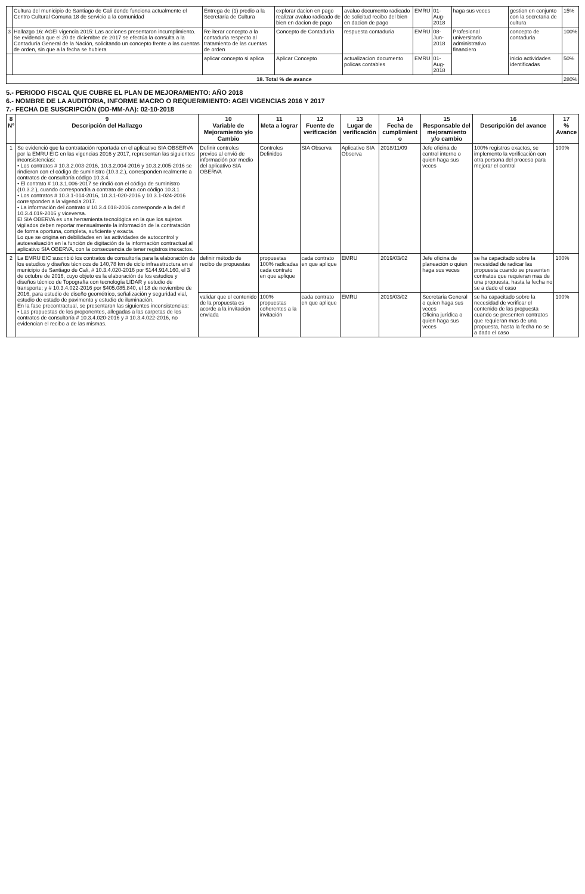| | Cultura del municipio de Santiago de Cali donde funciona actualmente el Centro Cultural Comuna 18 de servicio a la comunidad | Entrega de (1) predio a la Secretaría de Cultura | explorar dacion en pago realizar avaluo radicado de bien en dacion de pago | avaluo documento radicado de solicitud recibo del bien en dacion de pago | EMRU | 01-Aug-2018 | haga sus veces | gestion en conjunto con la secretaria de cultura | 15% |
| 3 | Hallazgo 16: AGEI vigencia 2015: Las acciones presentaron incumplimiento. Se evidencia que el 20 de diciembre de 2017 se efectúa la consulta a la Contaduría General de la Nación, solicitando un concepto frente a las cuentas de orden, sin que a la fecha se hubiera | Re iterar concepto a la contaduria respecto al tratamiento de las cuentas de orden | Concepto de Contaduria | respuesta contaduria | EMRU | 08-Jun-2018 | Profesional universitario administrativo financiero | concepto de contaduria | 100% |
| | | aplicar concepto si aplica | Aplicar Concepto | actualizacion documento policas contables | EMRU | 01-Aug-2018 | | inicio actividades identificadas | 50% |
| 18. Total % de avance | | | | | | | | | 280% |
5.- PERIODO FISCAL QUE CUBRE EL PLAN DE MEJORAMIENTO: AÑO 2018
6.- NOMBRE DE LA AUDITORIA, INFORME MACRO O REQUERIMIENTO: AGEI VIGENCIAS 2016 Y 2017
7.- FECHA DE SUSCRIPCIÓN (DD-MM-AA): 02-10-2018
| 8 Nº | 9 Descripción del Hallazgo | 10 Variable de Mejoramiento y/o Cambio | 11 Meta a lograr | 12 Fuente de verificación | 13 Lugar de verificación | 14 Fecha de cumplimient o | 15 Responsable del mejoramiento y/o cambio | 16 Descripción del avance | 17 % Avance |
| --- | --- | --- | --- | --- | --- | --- | --- | --- | --- |
| 1 | Se evidenció que la contratación reportada en el aplicativo SIA OBSERVA por la EMRU EIC en las vigencias 2016 y 2017, representan las siguientes inconsistencias: • Los contratos # 10.3.2.003-2016, 10.3.2.004-2016 y 10.3.2.005-2016 se rindieron con el código de suministro (10.3.2.), corresponden realmente a contratos de consultoría código 10.3.4. • El contrato # 10.3.1.006-2017 se rindió con el código de suministro (10.3.2.), cuando correspondía a contrato de obra con código 10.3.1 • Los contratos # 10.3.1-014-2016, 10.3.1-020-2016 y 10.3.1-024-2016 corresponden a la vigencia 2017. • La información del contrato # 10.3.4.018-2016 corresponde a la del # 10.3.4.019-2016 y viceversa. El SIA OBERVA es una herramienta tecnológica en la que los sujetos vigilados deben reportar mensualmente la información de la contratación de forma oportuna, completa, suficiente y exacta. Lo que se origina en debilidades en las actividades de autocontrol y autoevaluación en la función de digitación de la información contractual al aplicativo SIA OBERVA, con la consecuencia de tener registros inexactos. | Definir controles previos al envió de información por medio del aplicativo SIA OBERVA | Controles Definidos | SIA Observa | Aplicativo SIA Observa | 2018/11/09 | Jefe oficina de control interno o quien haga sus veces | 100% registros exactos, se implemento la verificación con otra persona del proceso para mejorar el control | 100% |
| 2 | La EMRU EIC suscribió los contratos de consultoría para la elaboración de los estudios y diseños técnicos de 140,78 km de ciclo infraestructura en el municipio de Santiago de Cali, # 10.3.4.020-2016 por $144.914.160, el 3 de octubre de 2016, cuyo objeto es la elaboración de los estudios y diseños técnico de Topografía con tecnología LIDAR y estudio de transporte; y # 10.3.4.022-2016 por $405.085.840, el 18 de noviembre de 2016, para estudio de diseño geométrico, señalización y seguridad vial, estudio de estado de pavimento y estudio de iluminación. En la fase precontractual, se presentaron las siguientes inconsistencias: • Las propuestas de los proponentes, allegadas a las carpetas de los contratos de consultoría # 10.3.4.020-2016 y # 10.3.4.022-2016, no evidencian el recibo a de las mismas. | definir método de recibo de propuestas | propuestas 100% radicadas cada contrato en que aplique | cada contrato en que aplique | EMRU | 2019/03/02 | Jefe oficina de planeación o quien haga sus veces | se ha capacitado sobre la necesidad de radicar las propuesta cuando se presenten contratos que requieran mas de una propuesta, hasta la fecha no se a dado el caso | 100% |
| | | validar que el contenido de la propuesta es acorde a la invitación enviada | 100% propuestas coherentes a la invitación | cada contrato en que aplique | EMRU | 2019/03/02 | Secretaria General o quien haga sus veces Oficina jurídica o quien haga sus veces | se ha capacitado sobre la necesidad de verificar el contenido de las propuesta cuando se presenten contratos que requieran mas de una propuesta, hasta la fecha no se a dado el caso | 100% |